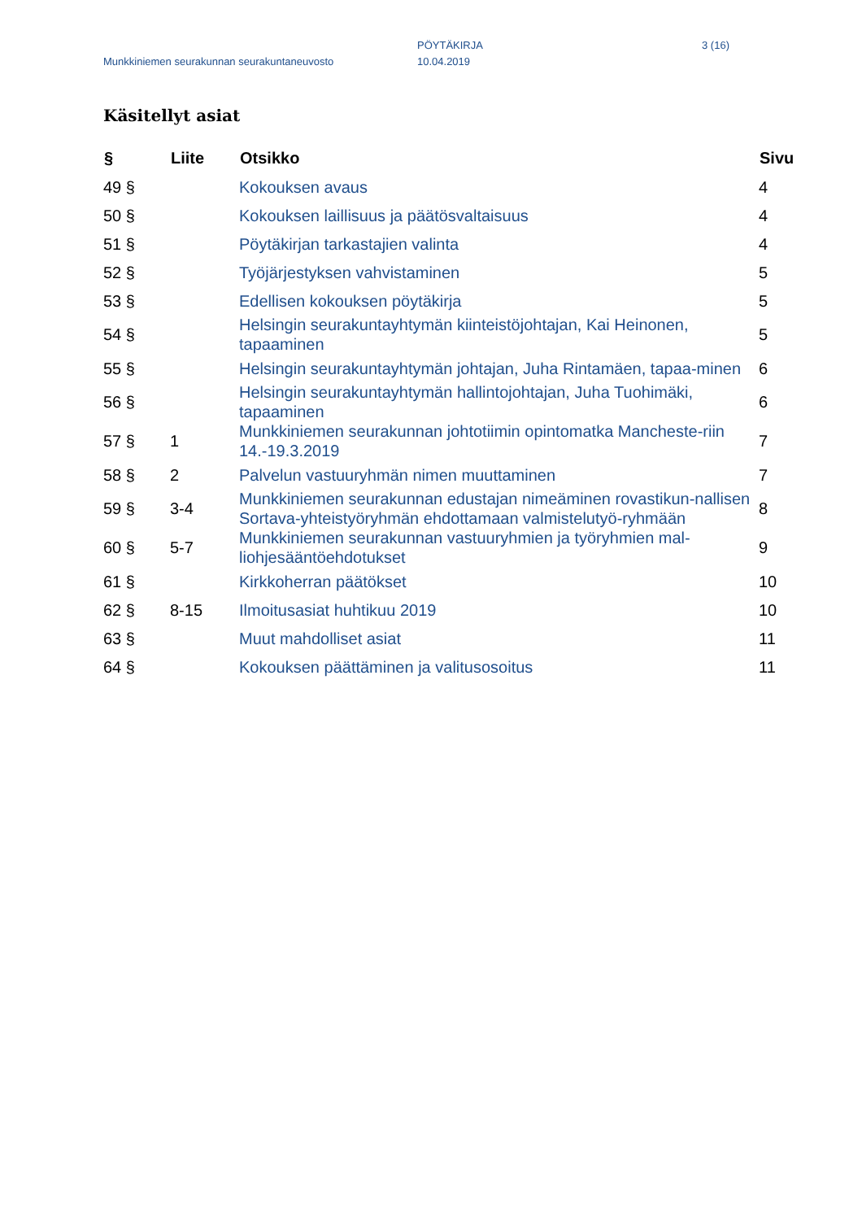PÖYTÄKIRJA 3 (16)
Munkkiniemen seurakunnan seurakuntaneuvosto
10.04.2019
Käsitellyt asiat
| § | Liite | Otsikko | Sivu |
| --- | --- | --- | --- |
| 49 § | | Kokouksen avaus | 4 |
| 50 § | | Kokouksen laillisuus ja päätösvaltaisuus | 4 |
| 51 § | | Pöytäkirjan tarkastajien valinta | 4 |
| 52 § | | Työjärjestyksen vahvistaminen | 5 |
| 53 § | | Edellisen kokouksen pöytäkirja | 5 |
| 54 § | | Helsingin seurakuntayhtymän kiinteistöjohtajan, Kai Heinonen, tapaaminen | 5 |
| 55 § | | Helsingin seurakuntayhtymän johtajan, Juha Rintamäen, tapaa-minen | 6 |
| 56 § | | Helsingin seurakuntayhtymän hallintojohtajan, Juha Tuohimäki, tapaaminen | 6 |
| 57 § | 1 | Munkkiniemen seurakunnan johtotiimin opintomatka Mancheste-riin 14.-19.3.2019 | 7 |
| 58 § | 2 | Palvelun vastuuryhmän nimen muuttaminen | 7 |
| 59 § | 3-4 | Munkkiniemen seurakunnan edustajan nimeäminen rovastikun-nallisen Sortava-yhteistyöryhmän ehdottamaan valmistelutyö-ryhmään | 8 |
| 60 § | 5-7 | Munkkiniemen seurakunnan vastuuryhmien ja työryhmien mal-liohjesääntöehdotukset | 9 |
| 61 § | | Kirkkoherran päätökset | 10 |
| 62 § | 8-15 | Ilmoitusasiat huhtikuu 2019 | 10 |
| 63 § | | Muut mahdolliset asiat | 11 |
| 64 § | | Kokouksen päättäminen ja valitusosoitus | 11 |